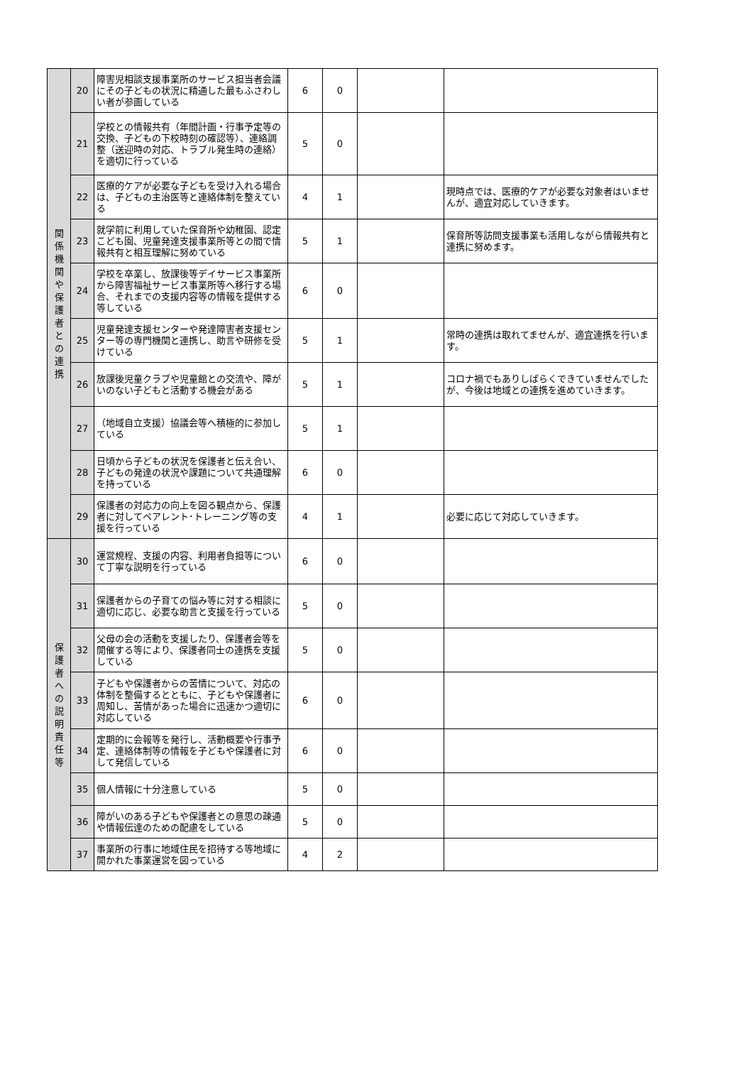| 関 係 機 関 や 保 護 者 と の 連 携 | 20 | 障害児相談支援事業所のサービス担当者会議にその子どもの状況に精通した最もふさわしい者が参画している | 6 | 0 | | |
| | 21 | 学校との情報共有（年間計画・行事予定等の交換、子どもの下校時刻の確認等）、連絡調整（送迎時の対応、トラブル発生時の連絡）を適切に行っている | 5 | 0 | | |
| | 22 | 医療的ケアが必要な子どもを受け入れる場合は、子どもの主治医等と連絡体制を整えている | 4 | 1 | | 現時点では、医療的ケアが必要な対象者はいませんが、適宜対応していきます。 |
| | 23 | 就学前に利用していた保育所や幼稚園、認定こども園、児童発達支援事業所等との間で情報共有と相互理解に努めている | 5 | 1 | | 保育所等訪問支援事業も活用しながら情報共有と連携に努めます。 |
| | 24 | 学校を卒業し、放課後等デイサービス事業所から障害福祉サービス事業所等へ移行する場合、それまでの支援内容等の情報を提供する等している | 6 | 0 | | |
| | 25 | 児童発達支援センターや発達障害者支援センター等の専門機関と連携し、助言や研修を受けている | 5 | 1 | | 常時の連携は取れてませんが、適宜連携を行います。 |
| | 26 | 放課後児童クラブや児童館との交流や、障がいのない子どもと活動する機会がある | 5 | 1 | | コロナ禍でもありしばらくできていませんでしたが、今後は地域との連携を進めていきます。 |
| | 27 | （地域自立支援）協議会等へ積極的に参加している | 5 | 1 | | |
| | 28 | 日頃から子どもの状況を保護者と伝え合い、子どもの発達の状況や課題について共通理解を持っている | 6 | 0 | | |
| | 29 | 保護者の対応力の向上を図る観点から、保護者に対してペアレント･トレーニング等の支援を行っている | 4 | 1 | | 必要に応じて対応していきます。 |
| 保 護 者 へ の 説 明 責 任 等 | 30 | 運営規程、支援の内容、利用者負担等について丁寧な説明を行っている | 6 | 0 | | |
| | 31 | 保護者からの子育ての悩み等に対する相談に適切に応じ、必要な助言と支援を行っている | 5 | 0 | | |
| | 32 | 父母の会の活動を支援したり、保護者会等を開催する等により、保護者同士の連携を支援している | 5 | 0 | | |
| | 33 | 子どもや保護者からの苦情について、対応の体制を整備するとともに、子どもや保護者に周知し、苦情があった場合に迅速かつ適切に対応している | 6 | 0 | | |
| | 34 | 定期的に会報等を発行し、活動概要や行事予定、連絡体制等の情報を子どもや保護者に対して発信している | 6 | 0 | | |
| | 35 | 個人情報に十分注意している | 5 | 0 | | |
| | 36 | 障がいのある子どもや保護者との意思の疎通や情報伝達のための配慮をしている | 5 | 0 | | |
| | 37 | 事業所の行事に地域住民を招待する等地域に開かれた事業運営を図っている | 4 | 2 | | |